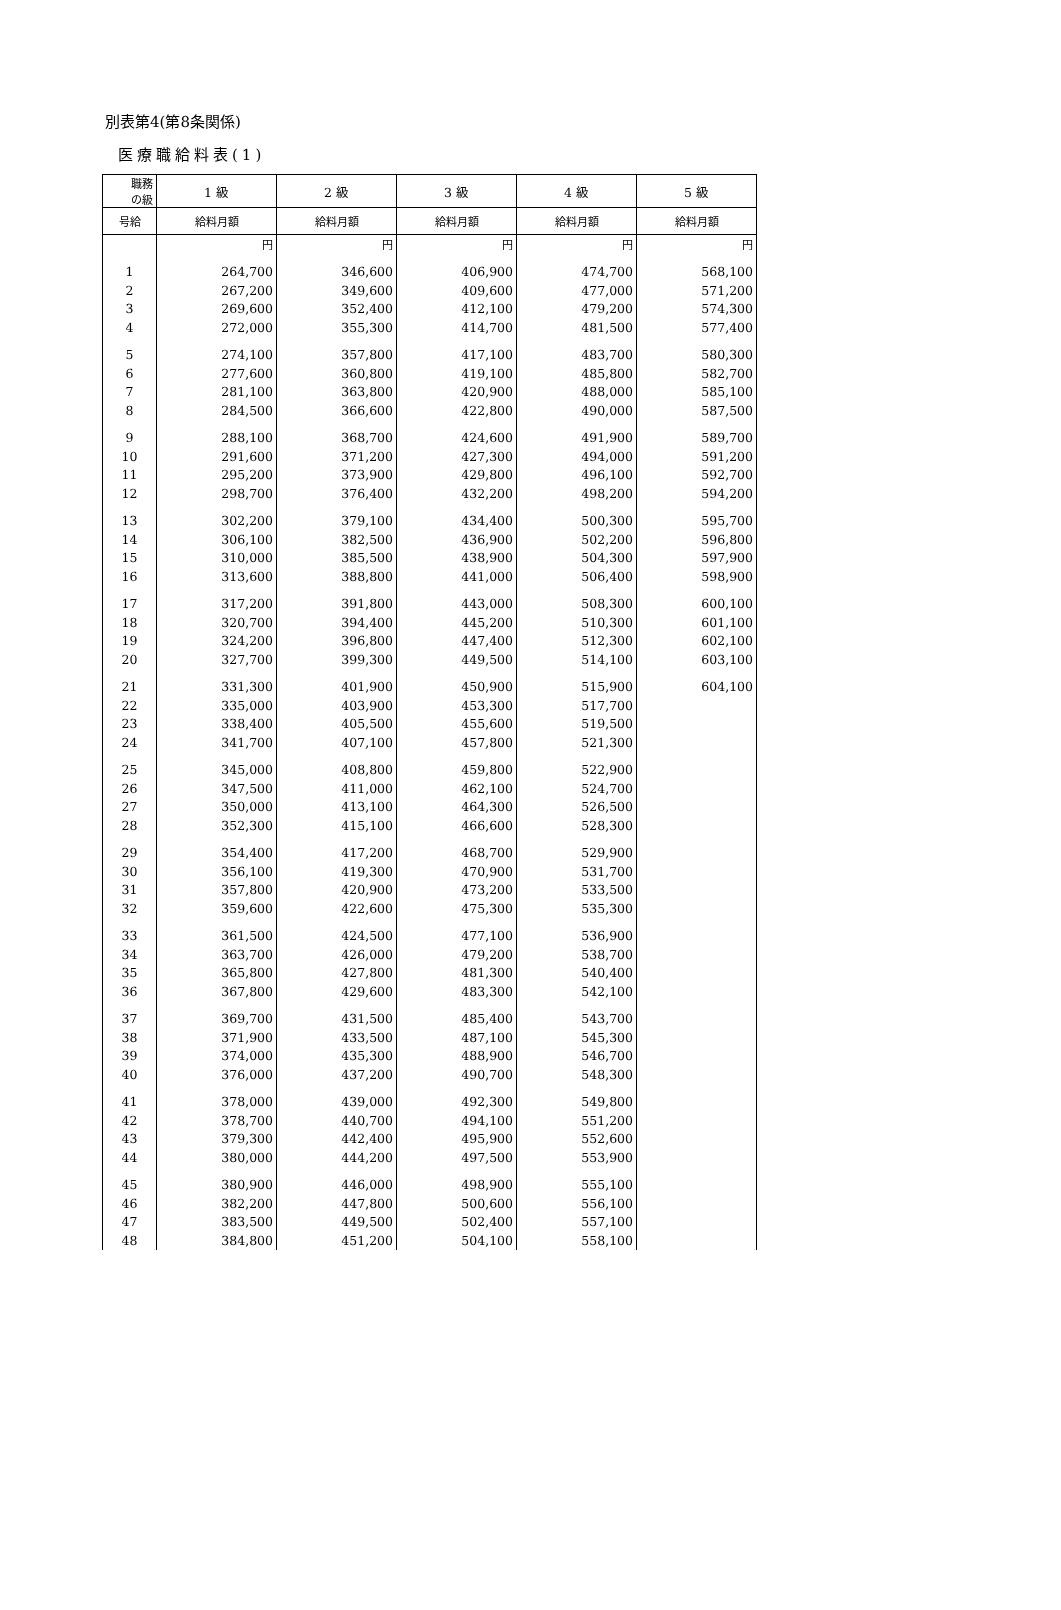別表第4(第8条関係)
医療職給料表(1)
| 職務 の級 | 1 級 | 2 級 | 3 級 | 4 級 | 5 級 |
| --- | --- | --- | --- | --- | --- |
| 号給 | 給料月額 | 給料月額 | 給料月額 | 給料月額 | 給料月額 |
| | 円 | 円 | 円 | 円 | 円 |
| 1 | 264,700 | 346,600 | 406,900 | 474,700 | 568,100 |
| 2 | 267,200 | 349,600 | 409,600 | 477,000 | 571,200 |
| 3 | 269,600 | 352,400 | 412,100 | 479,200 | 574,300 |
| 4 | 272,000 | 355,300 | 414,700 | 481,500 | 577,400 |
| 5 | 274,100 | 357,800 | 417,100 | 483,700 | 580,300 |
| 6 | 277,600 | 360,800 | 419,100 | 485,800 | 582,700 |
| 7 | 281,100 | 363,800 | 420,900 | 488,000 | 585,100 |
| 8 | 284,500 | 366,600 | 422,800 | 490,000 | 587,500 |
| 9 | 288,100 | 368,700 | 424,600 | 491,900 | 589,700 |
| 10 | 291,600 | 371,200 | 427,300 | 494,000 | 591,200 |
| 11 | 295,200 | 373,900 | 429,800 | 496,100 | 592,700 |
| 12 | 298,700 | 376,400 | 432,200 | 498,200 | 594,200 |
| 13 | 302,200 | 379,100 | 434,400 | 500,300 | 595,700 |
| 14 | 306,100 | 382,500 | 436,900 | 502,200 | 596,800 |
| 15 | 310,000 | 385,500 | 438,900 | 504,300 | 597,900 |
| 16 | 313,600 | 388,800 | 441,000 | 506,400 | 598,900 |
| 17 | 317,200 | 391,800 | 443,000 | 508,300 | 600,100 |
| 18 | 320,700 | 394,400 | 445,200 | 510,300 | 601,100 |
| 19 | 324,200 | 396,800 | 447,400 | 512,300 | 602,100 |
| 20 | 327,700 | 399,300 | 449,500 | 514,100 | 603,100 |
| 21 | 331,300 | 401,900 | 450,900 | 515,900 | 604,100 |
| 22 | 335,000 | 403,900 | 453,300 | 517,700 | |
| 23 | 338,400 | 405,500 | 455,600 | 519,500 | |
| 24 | 341,700 | 407,100 | 457,800 | 521,300 | |
| 25 | 345,000 | 408,800 | 459,800 | 522,900 | |
| 26 | 347,500 | 411,000 | 462,100 | 524,700 | |
| 27 | 350,000 | 413,100 | 464,300 | 526,500 | |
| 28 | 352,300 | 415,100 | 466,600 | 528,300 | |
| 29 | 354,400 | 417,200 | 468,700 | 529,900 | |
| 30 | 356,100 | 419,300 | 470,900 | 531,700 | |
| 31 | 357,800 | 420,900 | 473,200 | 533,500 | |
| 32 | 359,600 | 422,600 | 475,300 | 535,300 | |
| 33 | 361,500 | 424,500 | 477,100 | 536,900 | |
| 34 | 363,700 | 426,000 | 479,200 | 538,700 | |
| 35 | 365,800 | 427,800 | 481,300 | 540,400 | |
| 36 | 367,800 | 429,600 | 483,300 | 542,100 | |
| 37 | 369,700 | 431,500 | 485,400 | 543,700 | |
| 38 | 371,900 | 433,500 | 487,100 | 545,300 | |
| 39 | 374,000 | 435,300 | 488,900 | 546,700 | |
| 40 | 376,000 | 437,200 | 490,700 | 548,300 | |
| 41 | 378,000 | 439,000 | 492,300 | 549,800 | |
| 42 | 378,700 | 440,700 | 494,100 | 551,200 | |
| 43 | 379,300 | 442,400 | 495,900 | 552,600 | |
| 44 | 380,000 | 444,200 | 497,500 | 553,900 | |
| 45 | 380,900 | 446,000 | 498,900 | 555,100 | |
| 46 | 382,200 | 447,800 | 500,600 | 556,100 | |
| 47 | 383,500 | 449,500 | 502,400 | 557,100 | |
| 48 | 384,800 | 451,200 | 504,100 | 558,100 | |